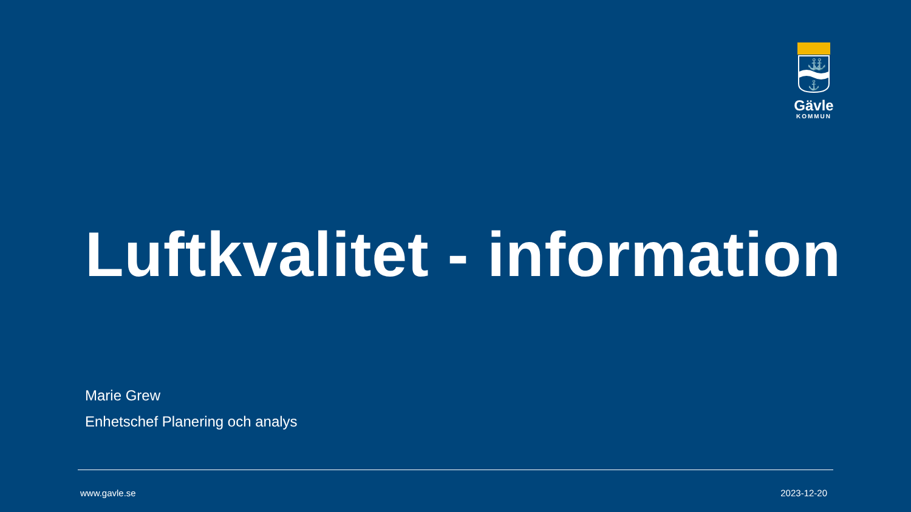⚓
⚓
⚓
Gävle
KOMMUN
Luftkvalitet - information
Marie Grew
Enhetschef Planering och analys
www.gavle.se 2023-12-20